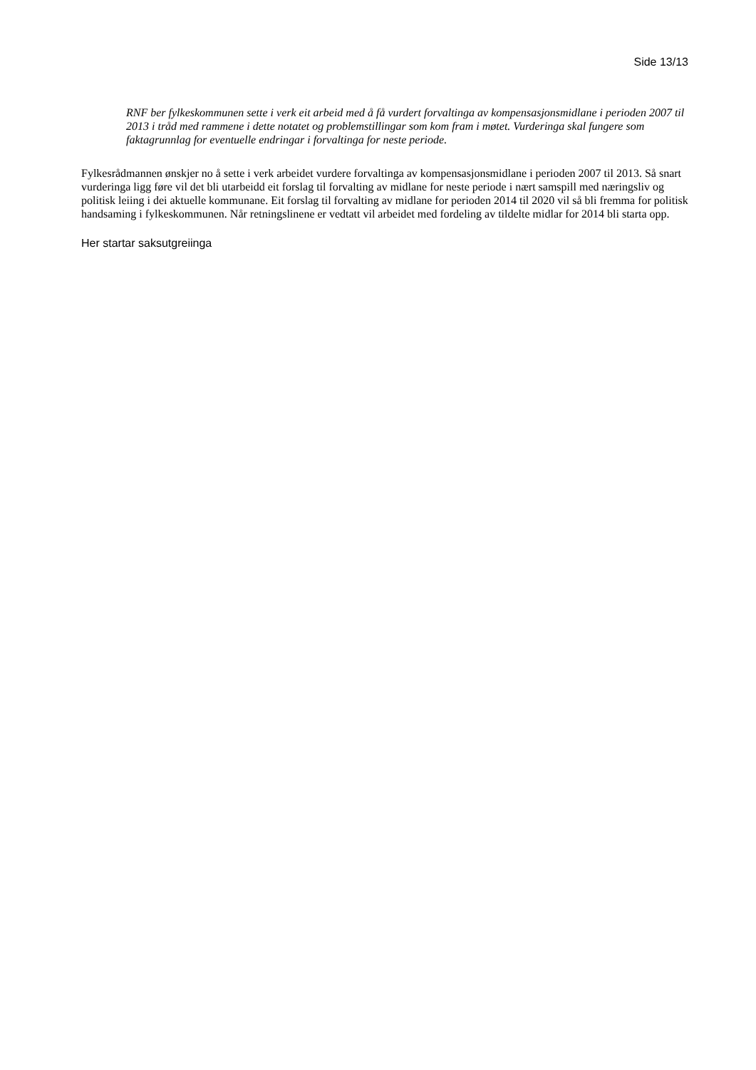Side 13/13
RNF ber fylkeskommunen sette i verk eit arbeid med å få vurdert forvaltinga av kompensasjonsmidlane i perioden 2007 til 2013 i tråd med rammene i dette notatet og problemstillingar som kom fram i møtet. Vurderinga skal fungere som faktagrunnlag for eventuelle endringar i forvaltinga for neste periode.
Fylkesrådmannen ønskjer no å sette i verk arbeidet vurdere forvaltinga av kompensasjonsmidlane i perioden 2007 til 2013. Så snart vurderinga ligg føre vil det bli utarbeidd eit forslag til forvalting av midlane for neste periode i nært samspill med næringsliv og politisk leiing i dei aktuelle kommunane. Eit forslag til forvalting av midlane for perioden 2014 til 2020 vil så bli fremma for politisk handsaming i fylkeskommunen. Når retningslinene er vedtatt vil arbeidet med fordeling av tildelte midlar for 2014 bli starta opp.
Her startar saksutgreiinga